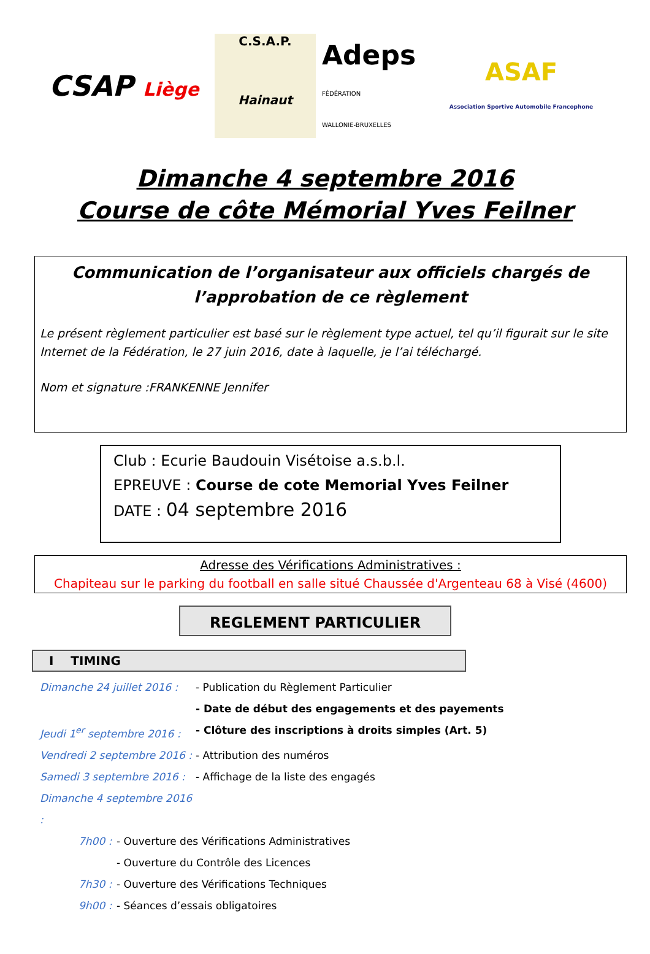CSAP Liège
C.S.A.P.
Hainaut
Adeps
FÉDÉRATION
WALLONIE-BRUXELLES
ASAF
Association Sportive Automobile Francophone
Dimanche 4 septembre 2016
Course de côte Mémorial Yves Feilner
Communication de l’organisateur aux officiels chargés de l’approbation de ce règlement
Le présent règlement particulier est basé sur le règlement type actuel, tel qu’il figurait sur le site Internet de la Fédération, le 27 juin 2016, date à laquelle, je l’ai téléchargé.
Nom et signature :FRANKENNE Jennifer
Club : Ecurie Baudouin Visétoise a.s.b.l.
EPREUVE : Course de cote Memorial Yves Feilner
DATE : 04 septembre 2016
Adresse des Vérifications Administratives :
Chapiteau sur le parking du football en salle situé Chaussée d'Argenteau 68 à Visé (4600)
REGLEMENT PARTICULIER
I TIMING
Dimanche 24 juillet 2016 : - Publication du Règlement Particulier
- Date de début des engagements et des payements
Jeudi 1<sup>er</sup> septembre 2016 : - Clôture des inscriptions à droits simples (Art. 5)
Vendredi 2 septembre 2016 : - Attribution des numéros
Samedi 3 septembre 2016 : - Affichage de la liste des engagés
Dimanche 4 septembre 2016 :
7h00 : - Ouverture des Vérifications Administratives
- Ouverture du Contrôle des Licences
7h30 : - Ouverture des Vérifications Techniques
9h00 : - Séances d’essais obligatoires